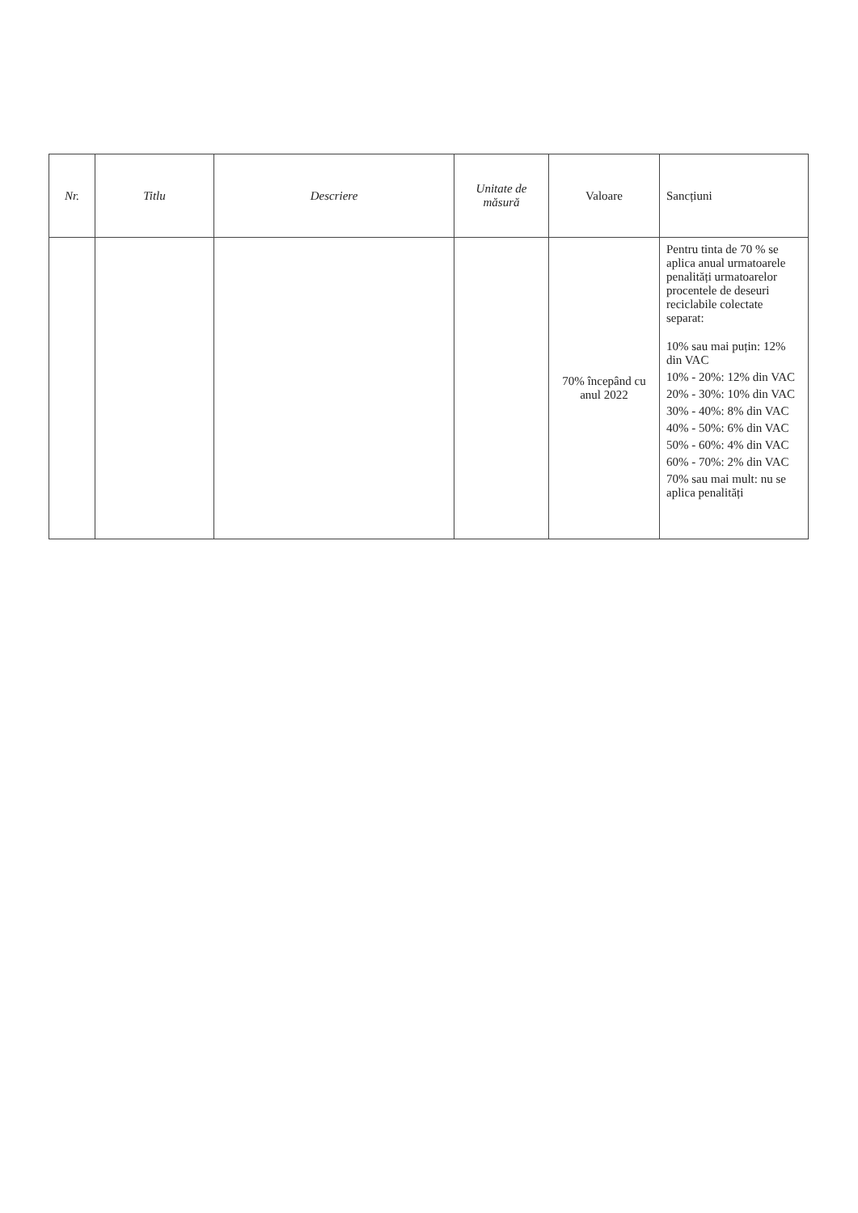| Nr. | Titlu | Descriere | Unitate de măsură | Valoare | Sancțiuni |
| --- | --- | --- | --- | --- | --- |
| | | | | 70% începând cu anul 2022 | Pentru tinta de 70 % se aplica anual urmatoarele penalități urmatoarelor procentele de deseuri reciclabile colectate separat: 10% sau mai puțin: 12% din VAC 10% - 20%: 12% din VAC 20% - 30%: 10% din VAC 30% - 40%: 8% din VAC 40% - 50%: 6% din VAC 50% - 60%: 4% din VAC 60% - 70%: 2% din VAC 70% sau mai mult: nu se aplica penalități |